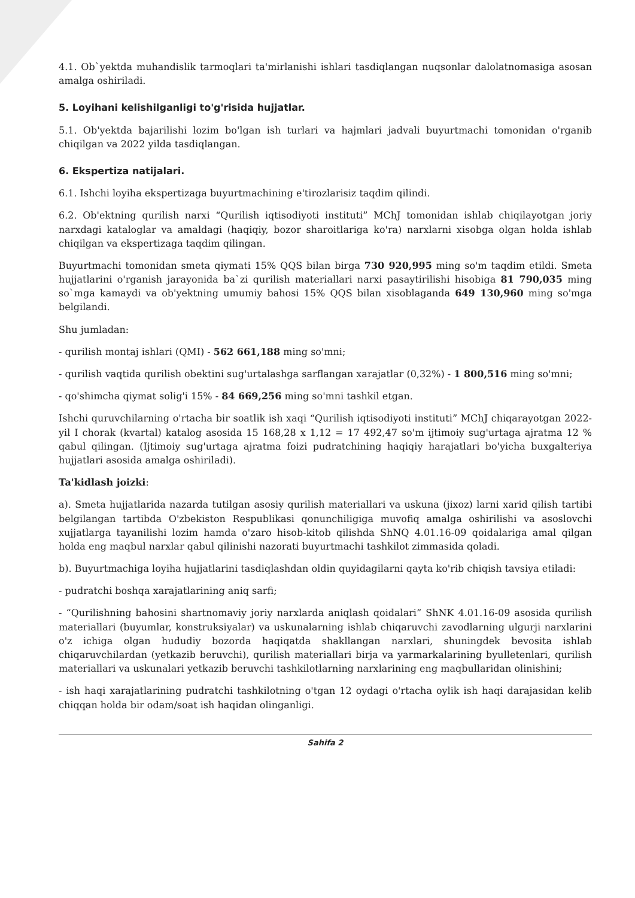4.1. Ob`yektda muhandislik tarmoqlari ta'mirlanishi ishlari tasdiqlangan nuqsonlar dalolatnomasiga asosan amalga oshiriladi.
5. Loyihani kelishilganligi to'g'risida hujjatlar.
5.1. Ob'yektda bajarilishi lozim bo'lgan ish turlari va hajmlari jadvali buyurtmachi tomonidan o'rganib chiqilgan va 2022 yilda tasdiqlangan.
6. Ekspertiza natijalari.
6.1. Ishchi loyiha ekspertizaga buyurtmachining e'tirozlarisiz taqdim qilindi.
6.2. Ob'ektning qurilish narxi “Qurilish iqtisodiyoti instituti” MChJ tomonidan ishlab chiqilayotgan joriy narxdagi kataloglar va amaldagi (haqiqiy, bozor sharoitlariga ko'ra) narxlarni xisobga olgan holda ishlab chiqilgan va ekspertizaga taqdim qilingan.
Buyurtmachi tomonidan smeta qiymati 15% QQS bilan birga 730 920,995 ming so'm taqdim etildi. Smeta hujjatlarini o'rganish jarayonida ba`zi qurilish materiallari narxi pasaytirilishi hisobiga 81 790,035 ming so`mga kamaydi va ob'yektning umumiy bahosi 15% QQS bilan xisoblaganda 649 130,960 ming so'mga belgilandi.
Shu jumladan:
- qurilish montaj ishlari (QMI) - 562 661,188 ming so'mni;
- qurilish vaqtida qurilish obektini sug'urtalashga sarflangan xarajatlar (0,32%) - 1 800,516 ming so'mni;
- qo'shimcha qiymat solig'i 15% - 84 669,256 ming so'mni tashkil etgan.
Ishchi quruvchilarning o'rtacha bir soatlik ish xaqi “Qurilish iqtisodiyoti instituti” MChJ chiqarayotgan 2022-yil I chorak (kvartal) katalog asosida 15 168,28 x 1,12 = 17 492,47 so'm ijtimoiy sug'urtaga ajratma 12 % qabul qilingan. (Ijtimoiy sug'urtaga ajratma foizi pudratchining haqiqiy harajatlari bo'yicha buxgalteriya hujjatlari asosida amalga oshiriladi).
Ta'kidlash joizki:
a). Smeta hujjatlarida nazarda tutilgan asosiy qurilish materiallari va uskuna (jixoz) larni xarid qilish tartibi belgilangan tartibda O'zbekiston Respublikasi qonunchiligiga muvofiq amalga oshirilishi va asoslovchi xujjatlarga tayanilishi lozim hamda o'zaro hisob-kitob qilishda ShNQ 4.01.16-09 qoidalariga amal qilgan holda eng maqbul narxlar qabul qilinishi nazorati buyurtmachi tashkilot zimmasida qoladi.
b). Buyurtmachiga loyiha hujjatlarini tasdiqlashdan oldin quyidagilarni qayta ko'rib chiqish tavsiya etiladi:
- pudratchi boshqa xarajatlarining aniq sarfi;
- “Qurilishning bahosini shartnomaviy joriy narxlarda aniqlash qoidalari” ShNK 4.01.16-09 asosida qurilish materiallari (buyumlar, konstruksiyalar) va uskunalarning ishlab chiqaruvchi zavodlarning ulgurji narxlarini o'z ichiga olgan hududiy bozorda haqiqatda shakllangan narxlari, shuningdek bevosita ishlab chiqaruvchilardan (yetkazib beruvchi), qurilish materiallari birja va yarmarkalarining byulletenlari, qurilish materiallari va uskunalari yetkazib beruvchi tashkilotlarning narxlarining eng maqbullaridan olinishini;
- ish haqi xarajatlarining pudratchi tashkilotning o'tgan 12 oydagi o'rtacha oylik ish haqi darajasidan kelib chiqqan holda bir odam/soat ish haqidan olinganligi.
Sahifa 2